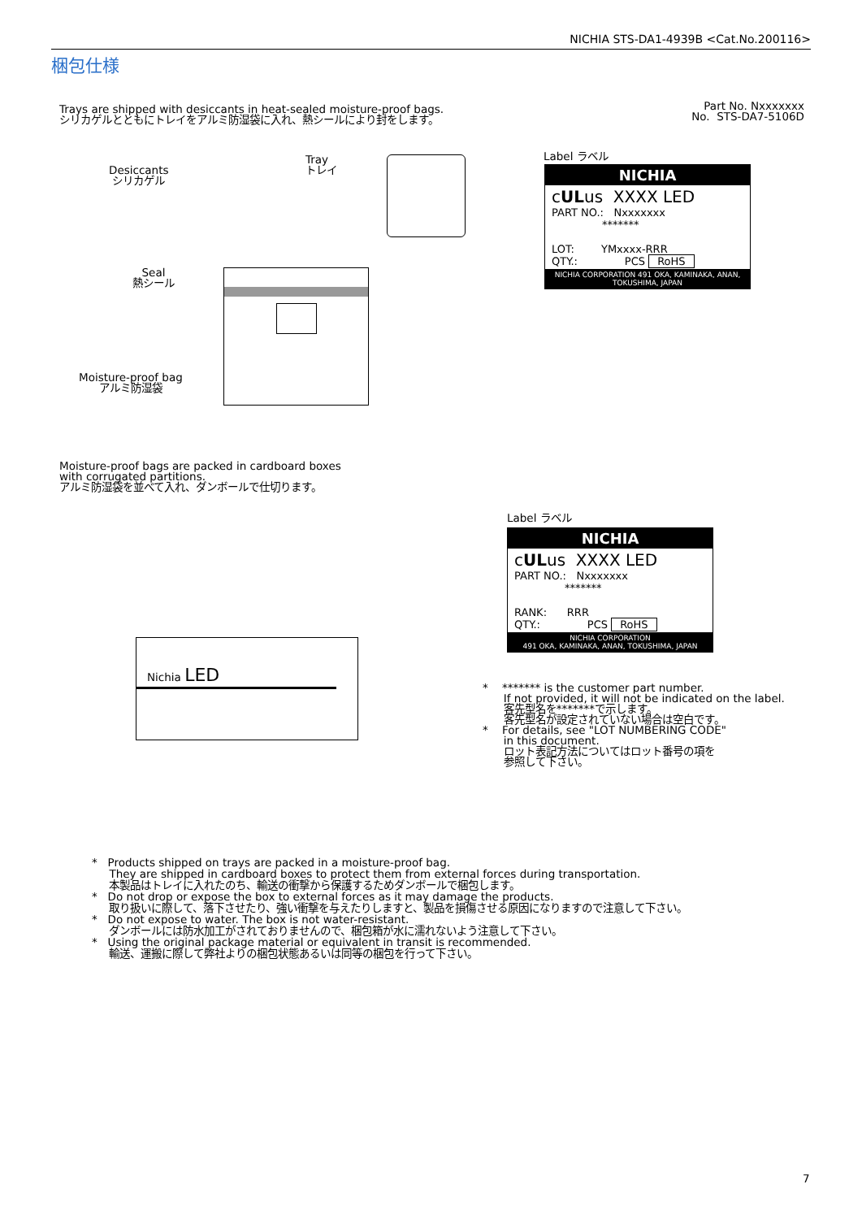NICHIA STS-DA1-4939B <Cat.No.200116>
梱包仕様
Trays are shipped with desiccants in heat-sealed moisture-proof bags.
シリカゲルとともにトレイをアルミ防湿袋に入れ、熱シールにより封をします。
Part No. Nxxxxxxx
No. STS-DA7-5106D
Desiccants
シリカゲル
Tray
トレイ
Seal
熱シール
Moisture-proof bag
アルミ防湿袋
Label ラベル
NICHIA
cULus XXXX LED
PART NO.: Nxxxxxxx
*******
LOT: YMxxxx-RRR
QTY.: PCS RoHS
NICHIA CORPORATION 491 OKA, KAMINAKA, ANAN, TOKUSHIMA, JAPAN
Moisture-proof bags are packed in cardboard boxes
with corrugated partitions.
アルミ防湿袋を並べて入れ、ダンボールで仕切ります。
Nichia LED
Label ラベル
NICHIA
cULus XXXX LED
PART NO.: Nxxxxxxx
*******
RANK: RRR
QTY.: PCS RoHS
NICHIA CORPORATION
491 OKA, KAMINAKA, ANAN, TOKUSHIMA, JAPAN
* ******* is the customer part number.
If not provided, it will not be indicated on the label.
客先型名を*******で示します。
客先型名が設定されていない場合は空白です。
* For details, see "LOT NUMBERING CODE"
in this document.
ロット表記方法についてはロット番号の項を
参照して下さい。
* Products shipped on trays are packed in a moisture-proof bag.
They are shipped in cardboard boxes to protect them from external forces during transportation.
本製品はトレイに入れたのち、輸送の衝撃から保護するためダンボールで梱包します。
* Do not drop or expose the box to external forces as it may damage the products.
取り扱いに際して、落下させたり、強い衝撃を与えたりしますと、製品を損傷させる原因になりますので注意して下さい。
* Do not expose to water. The box is not water-resistant.
ダンボールには防水加工がされておりませんので、梱包箱が水に濡れないよう注意して下さい。
* Using the original package material or equivalent in transit is recommended.
輸送、運搬に際して弊社よりの梱包状態あるいは同等の梱包を行って下さい。
7